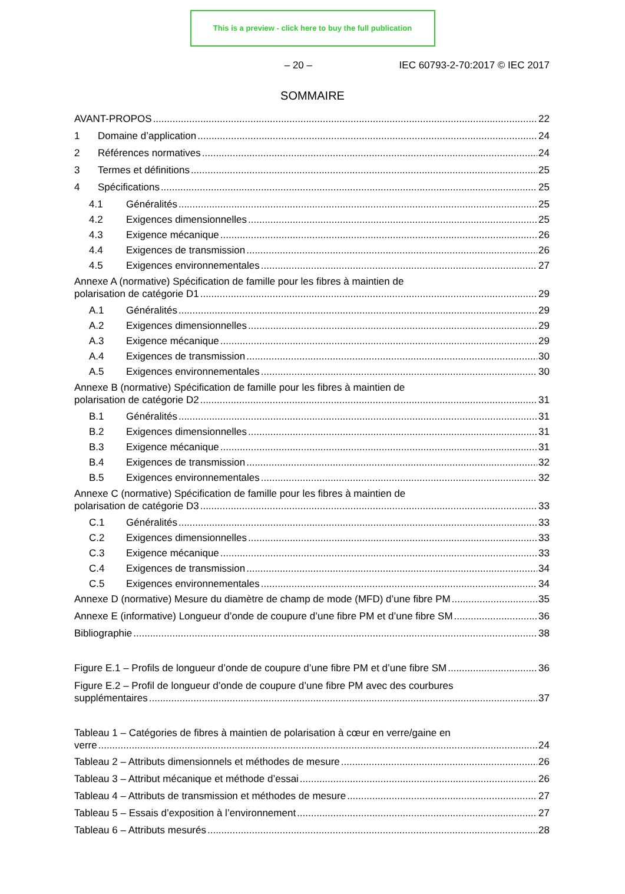This is a preview - click here to buy the full publication
– 20 – IEC 60793-2-70:2017 © IEC 2017
SOMMAIRE
AVANT-PROPOS 22
1 Domaine d’application 24
2 Références normatives 24
3 Termes et définitions 25
4 Spécifications 25
4.1 Généralités 25
4.2 Exigences dimensionnelles 25
4.3 Exigence mécanique 26
4.4 Exigences de transmission 26
4.5 Exigences environnementales 27
Annexe A (normative) Spécification de famille pour les fibres à maintien de
polarisation de catégorie D1 29
A.1 Généralités 29
A.2 Exigences dimensionnelles 29
A.3 Exigence mécanique 29
A.4 Exigences de transmission 30
A.5 Exigences environnementales 30
Annexe B (normative) Spécification de famille pour les fibres à maintien de
polarisation de catégorie D2 31
B.1 Généralités 31
B.2 Exigences dimensionnelles 31
B.3 Exigence mécanique 31
B.4 Exigences de transmission 32
B.5 Exigences environnementales 32
Annexe C (normative) Spécification de famille pour les fibres à maintien de
polarisation de catégorie D3 33
C.1 Généralités 33
C.2 Exigences dimensionnelles 33
C.3 Exigence mécanique 33
C.4 Exigences de transmission 34
C.5 Exigences environnementales 34
Annexe D (normative) Mesure du diamètre de champ de mode (MFD) d’une fibre PM 35
Annexe E (informative) Longueur d’onde de coupure d’une fibre PM et d’une fibre SM 36
Bibliographie 38
Figure E.1 – Profils de longueur d’onde de coupure d’une fibre PM et d’une fibre SM 36
Figure E.2 – Profil de longueur d’onde de coupure d’une fibre PM avec des courbures
supplémentaires 37
Tableau 1 – Catégories de fibres à maintien de polarisation à cœur en verre/gaine en
verre 24
Tableau 2 – Attributs dimensionnels et méthodes de mesure 26
Tableau 3 – Attribut mécanique et méthode d’essai 26
Tableau 4 – Attributs de transmission et méthodes de mesure 27
Tableau 5 – Essais d’exposition à l’environnement 27
Tableau 6 – Attributs mesurés 28